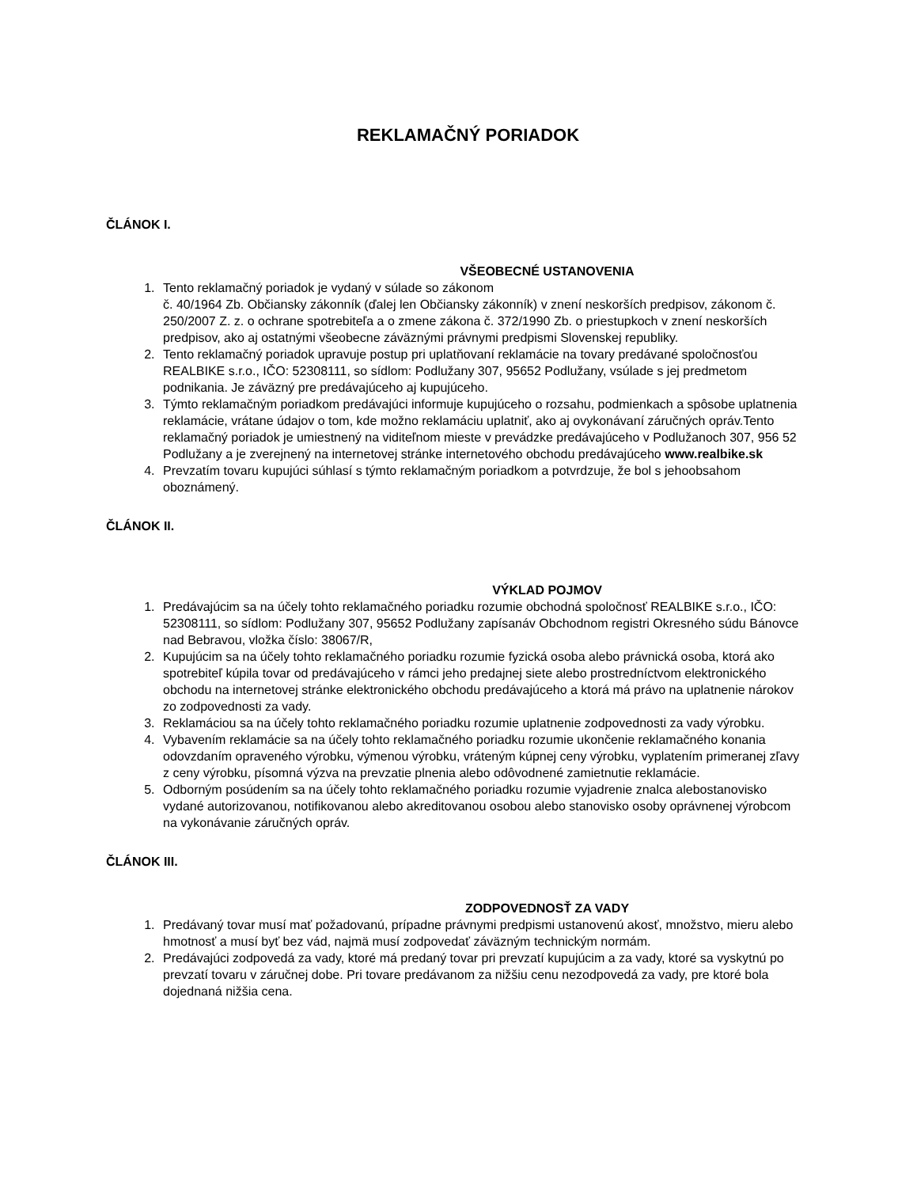REKLAMAČNÝ PORIADOK
ČLÁNOK I.
VŠEOBECNÉ USTANOVENIA
1. Tento reklamačný poriadok je vydaný v súlade so zákonom
č. 40/1964 Zb. Občiansky zákonník (ďalej len Občiansky zákonník) v znení neskorších predpisov, zákonom č. 250/2007 Z. z. o ochrane spotrebiteľa a o zmene zákona č. 372/1990 Zb. o priestupkoch v znení neskorších predpisov, ako aj ostatnými všeobecne záväznými právnymi predpismi Slovenskej republiky.
2. Tento reklamačný poriadok upravuje postup pri uplatňovaní reklamácie na tovary predávané spoločnosťou REALBIKE s.r.o., IČO: 52308111, so sídlom: Podlužany 307, 95652 Podlužany, vsúlade s jej predmetom podnikania. Je záväzný pre predávajúceho aj kupujúceho.
3. Týmto reklamačným poriadkom predávajúci informuje kupujúceho o rozsahu, podmienkach a spôsobe uplatnenia reklamácie, vrátane údajov o tom, kde možno reklamáciu uplatniť, ako aj ovykonávaní záručných opráv.Tento reklamačný poriadok je umiestnený na viditeľnom mieste v prevádzke predávajúceho v Podlužanoch 307, 956 52 Podlužany a je zverejnený na internetovej stránke internetového obchodu predávajúceho www.realbike.sk
4. Prevzatím tovaru kupujúci súhlasí s týmto reklamačným poriadkom a potvrdzuje, že bol s jehoobsahom oboznámený.
ČLÁNOK II.
VÝKLAD POJMOV
1. Predávajúcim sa na účely tohto reklamačného poriadku rozumie obchodná spoločnosť REALBIKE s.r.o., IČO: 52308111, so sídlom: Podlužany 307, 95652 Podlužany zapísanáv Obchodnom registri Okresného súdu Bánovce nad Bebravou, vložka číslo: 38067/R,
2. Kupujúcim sa na účely tohto reklamačného poriadku rozumie fyzická osoba alebo právnická osoba, ktorá ako spotrebiteľ kúpila tovar od predávajúceho v rámci jeho predajnej siete alebo prostredníctvom elektronického obchodu na internetovej stránke elektronického obchodu predávajúceho a ktorá má právo na uplatnenie nárokov zo zodpovednosti za vady.
3. Reklamáciou sa na účely tohto reklamačného poriadku rozumie uplatnenie zodpovednosti za vady výrobku.
4. Vybavením reklamácie sa na účely tohto reklamačného poriadku rozumie ukončenie reklamačného konania odovzdaním opraveného výrobku, výmenou výrobku, vráteným kúpnej ceny výrobku, vyplatením primeranej zľavy z ceny výrobku, písomná výzva na prevzatie plnenia alebo odôvodnené zamietnutie reklamácie.
5. Odborným posúdením sa na účely tohto reklamačného poriadku rozumie vyjadrenie znalca alebostanovisko vydané autorizovanou, notifikovanou alebo akreditovanou osobou alebo stanovisko osoby oprávnenej výrobcom na vykonávanie záručných opráv.
ČLÁNOK III.
ZODPOVEDNOSŤ ZA VADY
1. Predávaný tovar musí mať požadovanú, prípadne právnymi predpismi ustanovenú akosť, množstvo, mieru alebo hmotnosť a musí byť bez vád, najmä musí zodpovedať záväzným technickým normám.
2. Predávajúci zodpovedá za vady, ktoré má predaný tovar pri prevzatí kupujúcim a za vady, ktoré sa vyskytnú po prevzatí tovaru v záručnej dobe. Pri tovare predávanom za nižšiu cenu nezodpovedá za vady, pre ktoré bola dojednaná nižšia cena.